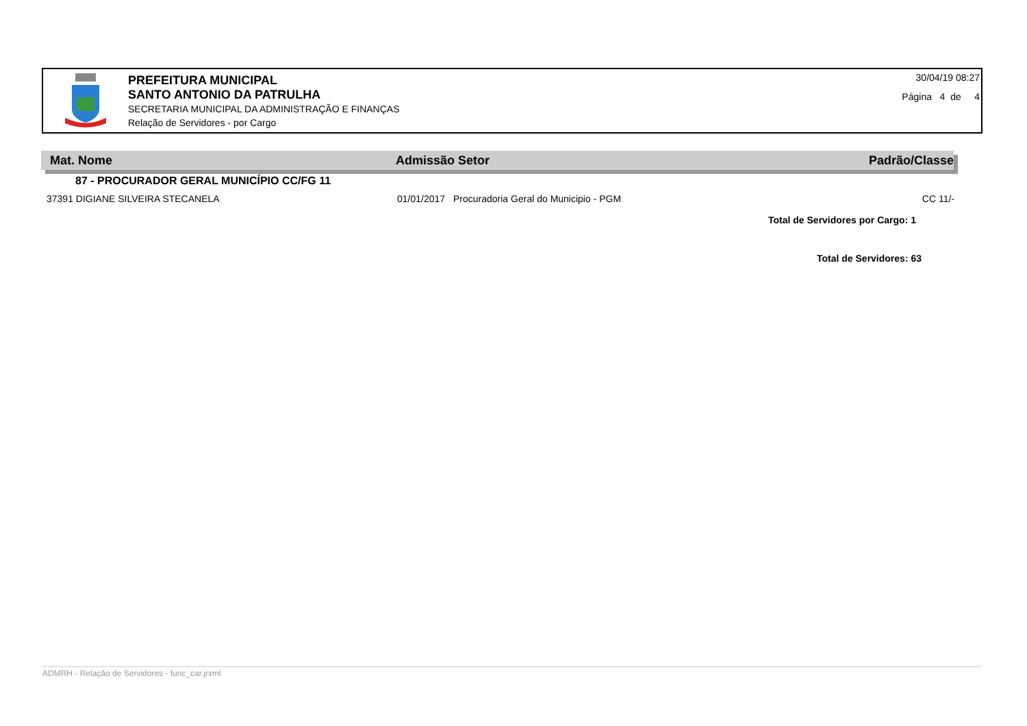PREFEITURA MUNICIPAL
SANTO ANTONIO DA PATRULHA
SECRETARIA MUNICIPAL DA ADMINISTRAÇÃO E FINANÇAS
Relação de Servidores - por Cargo
30/04/19 08:27
Página 4 de 4
Mat. Nome Admissão Setor Padrão/Classe
87 - PROCURADOR GERAL MUNICÍPIO CC/FG 11
| 37391 DIGIANE SILVEIRA STECANELA | 01/01/2017 | Procuradoria Geral do Municipio - PGM | CC 11/- |
Total de Servidores por Cargo: 1
Total de Servidores: 63
ADMRH - Relação de Servidores - func_car.jrxml